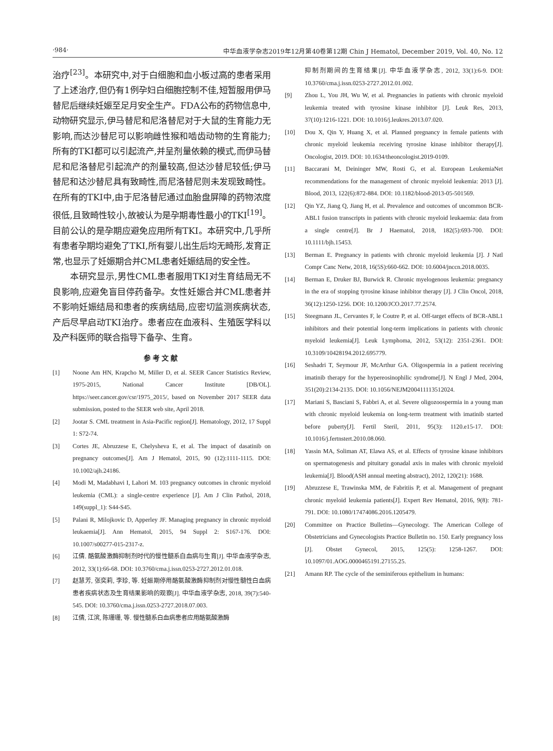·984· 中华血液学杂志2019年12月第40卷第12期 Chin J Hematol, December 2019, Vol. 40, No. 12
治疗<sup>[23]</sup>。本研究中,对于白细胞和血小板过高的患者采用了上述治疗,但仍有1例孕妇白细胞控制不佳,短暂服用伊马替尼后继续妊娠至足月安全生产。FDA公布的药物信息中,动物研究显示,伊马替尼和尼洛替尼对于大鼠的生育能力无影响,而达沙替尼可以影响雌性猴和啮齿动物的生育能力;所有的TKI都可以引起流产,并呈剂量依赖的模式,而伊马替尼和尼洛替尼引起流产的剂量较高,但达沙替尼较低;伊马替尼和达沙替尼具有致畸性,而尼洛替尼则未发现致畸性。在所有的TKI中,由于尼洛替尼通过血胎盘屏障的药物浓度很低,且致畸性较小,故被认为是孕期毒性最小的TKI<sup>[19]</sup>。目前公认的是孕期应避免应用所有TKI。本研究中,几乎所有患者孕期均避免了TKI,所有婴儿出生后均无畸形,发育正常,也显示了妊娠期合并CML患者妊娠结局的安全性。
本研究显示,男性CML患者服用TKI对生育结局无不良影响,应避免盲目停药备孕。女性妊娠合并CML患者并不影响妊娠结局和患者的疾病结局,应密切监测疾病状态,产后尽早启动TKI治疗。患者应在血液科、生殖医学科以及产科医师的联合指导下备孕、生育。
参考文献
[1] Noone Am HN, Krapcho M, Miller D, et al. SEER Cancer Statistics Review, 1975-2015, National Cancer Institute [DB/OL]. https://seer.cancer.gov/csr/1975_2015/, based on November 2017 SEER data submission, posted to the SEER web site, April 2018.
[2] Jootar S. CML treatment in Asia-Pacific region[J]. Hematology, 2012, 17 Suppl 1: S72-74.
[3] Cortes JE, Abruzzese E, Chelysheva E, et al. The impact of dasatinib on pregnancy outcomes[J]. Am J Hematol, 2015, 90 (12):1111-1115. DOI: 10.1002/ajh.24186.
[4] Modi M, Madabhavi I, Lahori M. 103 pregnancy outcomes in chronic myeloid leukemia (CML): a single-centre experience [J]. Am J Clin Pathol, 2018, 149(suppl_1): S44-S45.
[5] Palani R, Milojkovic D, Apperley JF. Managing pregnancy in chronic myeloid leukaemia[J]. Ann Hematol, 2015, 94 Suppl 2: S167-176. DOI: 10.1007/s00277-015-2317-z.
[6] 江倩. 酪氨酸激酶抑制剂时代的慢性髓系白血病与生育[J]. 中华血液学杂志, 2012, 33(1):66-68. DOI: 10.3760/cma.j.issn.0253-2727.2012.01.018.
[7] 赵慧芳, 张奕莉, 李珍, 等. 妊娠期停用酪氨酸激酶抑制剂对慢性髓性白血病患者疾病状态及生育结果影响的观察[J]. 中华血液学杂志, 2018, 39(7):540-545. DOI: 10.3760/cma.j.issn.0253-2727.2018.07.003.
[8] 江倩, 江滨, 陈珊珊, 等. 慢性髓系白血病患者应用酪氨酸激酶
抑制剂期间的生育结果[J]. 中华血液学杂志, 2012, 33(1):6-9. DOI: 10.3760/cma.j.issn.0253-2727.2012.01.002.
[9] Zhou L, You JH, Wu W, et al. Pregnancies in patients with chronic myeloid leukemia treated with tyrosine kinase inhibitor [J]. Leuk Res, 2013, 37(10):1216-1221. DOI: 10.1016/j.leukres.2013.07.020.
[10] Dou X, Qin Y, Huang X, et al. Planned pregnancy in female patients with chronic myeloid leukemia receiving tyrosine kinase inhibitor therapy[J]. Oncologist, 2019. DOI: 10.1634/theoncologist.2019-0109.
[11] Baccarani M, Deininger MW, Rosti G, et al. European LeukemiaNet recommendations for the management of chronic myeloid leukemia: 2013 [J]. Blood, 2013, 122(6):872-884. DOI: 10.1182/blood-2013-05-501569.
[12] Qin YZ, Jiang Q, Jiang H, et al. Prevalence and outcomes of uncommon BCR-ABL1 fusion transcripts in patients with chronic myeloid leukaemia: data from a single centre[J]. Br J Haematol, 2018, 182(5):693-700. DOI: 10.1111/bjh.15453.
[13] Berman E. Pregnancy in patients with chronic myeloid leukemia [J]. J Natl Compr Canc Netw, 2018, 16(5S):660-662. DOI: 10.6004/jnccn.2018.0035.
[14] Berman E, Druker BJ, Burwick R. Chronic myelogenous leukemia: pregnancy in the era of stopping tyrosine kinase inhibitor therapy [J]. J Clin Oncol, 2018, 36(12):1250-1256. DOI: 10.1200/JCO.2017.77.2574.
[15] Steegmann JL, Cervantes F, le Coutre P, et al. Off-target effects of BCR-ABL1 inhibitors and their potential long-term implications in patients with chronic myeloid leukemia[J]. Leuk Lymphoma, 2012, 53(12): 2351-2361. DOI: 10.3109/10428194.2012.695779.
[16] Seshadri T, Seymour JF, McArthur GA. Oligospermia in a patient receiving imatinib therapy for the hypereosinophilic syndrome[J]. N Engl J Med, 2004, 351(20):2134-2135. DOI: 10.1056/NEJM200411113512024.
[17] Mariani S, Basciani S, Fabbri A, et al. Severe oligozoospermia in a young man with chronic myeloid leukemia on long-term treatment with imatinib started before puberty[J]. Fertil Steril, 2011, 95(3): 1120.e15-17. DOI: 10.1016/j.fertnstert.2010.08.060.
[18] Yassin MA, Soliman AT, Elawa AS, et al. Effects of tyrosine kinase inhibitors on spermatogenesis and pituitary gonadal axis in males with chronic myeloid leukemia[J]. Blood(ASH annual meeting abstract), 2012, 120(21): 1688.
[19] Abruzzese E, Trawinska MM, de Fabritiis P, et al. Management of pregnant chronic myeloid leukemia patients[J]. Expert Rev Hematol, 2016, 9(8): 781-791. DOI: 10.1080/17474086.2016.1205479.
[20] Committee on Practice Bulletins—Gynecology. The American College of Obstetricians and Gynecologists Practice Bulletin no. 150. Early pregnancy loss [J]. Obstet Gynecol, 2015, 125(5): 1258-1267. DOI: 10.1097/01.AOG.0000465191.27155.25.
[21] Amann RP. The cycle of the seminiferous epithelium in humans: